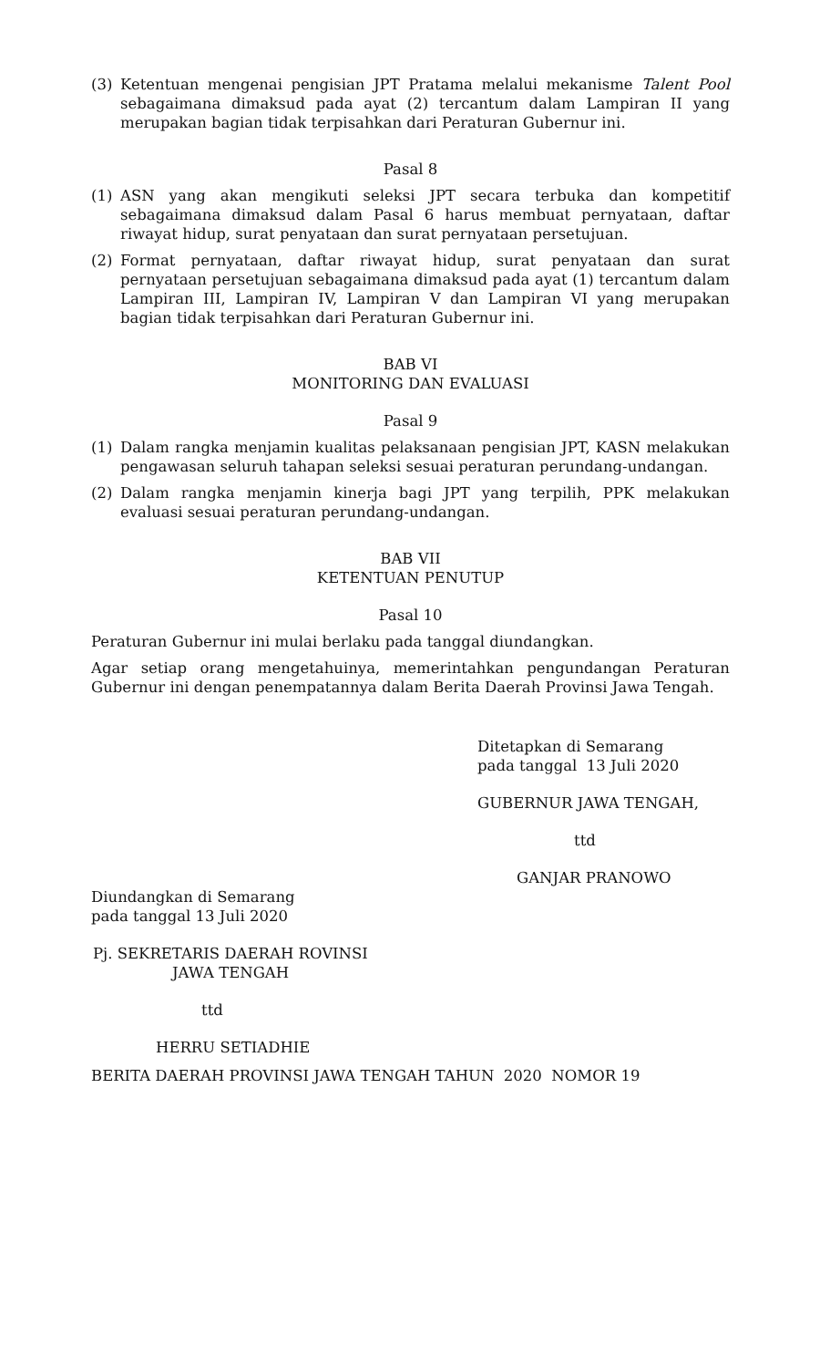(3) Ketentuan mengenai pengisian JPT Pratama melalui mekanisme Talent Pool sebagaimana dimaksud pada ayat (2) tercantum dalam Lampiran II yang merupakan bagian tidak terpisahkan dari Peraturan Gubernur ini.
Pasal 8
(1) ASN yang akan mengikuti seleksi JPT secara terbuka dan kompetitif sebagaimana dimaksud dalam Pasal 6 harus membuat pernyataan, daftar riwayat hidup, surat penyataan dan surat pernyataan persetujuan.
(2) Format pernyataan, daftar riwayat hidup, surat penyataan dan surat pernyataan persetujuan sebagaimana dimaksud pada ayat (1) tercantum dalam Lampiran III, Lampiran IV, Lampiran V dan Lampiran VI yang merupakan bagian tidak terpisahkan dari Peraturan Gubernur ini.
BAB VI
MONITORING DAN EVALUASI
Pasal 9
(1) Dalam rangka menjamin kualitas pelaksanaan pengisian JPT, KASN melakukan pengawasan seluruh tahapan seleksi sesuai peraturan perundang-undangan.
(2) Dalam rangka menjamin kinerja bagi JPT yang terpilih, PPK melakukan evaluasi sesuai peraturan perundang-undangan.
BAB VII
KETENTUAN PENUTUP
Pasal 10
Peraturan Gubernur ini mulai berlaku pada tanggal diundangkan.
Agar setiap orang mengetahuinya, memerintahkan pengundangan Peraturan Gubernur ini dengan penempatannya dalam Berita Daerah Provinsi Jawa Tengah.
Ditetapkan di Semarang
pada tanggal 13 Juli 2020
GUBERNUR JAWA TENGAH,
ttd
GANJAR PRANOWO
Diundangkan di Semarang
pada tanggal 13 Juli 2020
Pj. SEKRETARIS DAERAH ROVINSI
JAWA TENGAH
ttd
HERRU SETIADHIE
BERITA DAERAH PROVINSI JAWA TENGAH TAHUN 2020 NOMOR 19